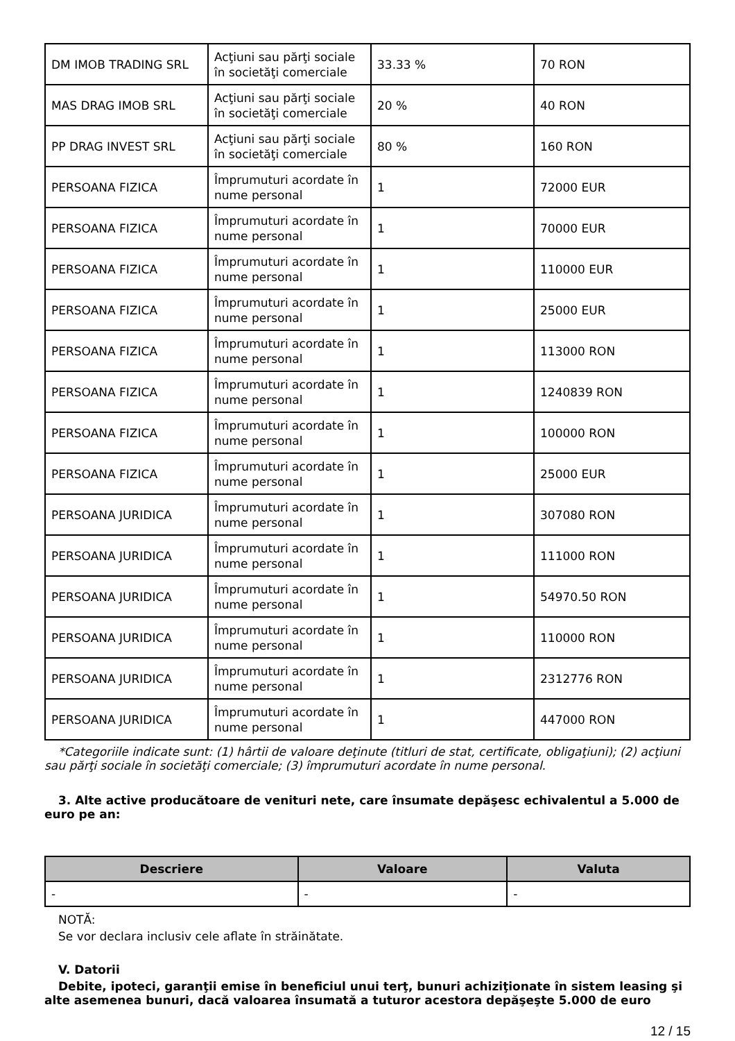| DM IMOB TRADING SRL | Acţiuni sau părţi sociale în societăţi comerciale | 33.33 % | 70 RON |
| MAS DRAG IMOB SRL | Acţiuni sau părţi sociale în societăţi comerciale | 20 % | 40 RON |
| PP DRAG INVEST SRL | Acţiuni sau părţi sociale în societăţi comerciale | 80 % | 160 RON |
| PERSOANA FIZICA | Împrumuturi acordate în nume personal | 1 | 72000 EUR |
| PERSOANA FIZICA | Împrumuturi acordate în nume personal | 1 | 70000 EUR |
| PERSOANA FIZICA | Împrumuturi acordate în nume personal | 1 | 110000 EUR |
| PERSOANA FIZICA | Împrumuturi acordate în nume personal | 1 | 25000 EUR |
| PERSOANA FIZICA | Împrumuturi acordate în nume personal | 1 | 113000 RON |
| PERSOANA FIZICA | Împrumuturi acordate în nume personal | 1 | 1240839 RON |
| PERSOANA FIZICA | Împrumuturi acordate în nume personal | 1 | 100000 RON |
| PERSOANA FIZICA | Împrumuturi acordate în nume personal | 1 | 25000 EUR |
| PERSOANA JURIDICA | Împrumuturi acordate în nume personal | 1 | 307080 RON |
| PERSOANA JURIDICA | Împrumuturi acordate în nume personal | 1 | 111000 RON |
| PERSOANA JURIDICA | Împrumuturi acordate în nume personal | 1 | 54970.50 RON |
| PERSOANA JURIDICA | Împrumuturi acordate în nume personal | 1 | 110000 RON |
| PERSOANA JURIDICA | Împrumuturi acordate în nume personal | 1 | 2312776 RON |
| PERSOANA JURIDICA | Împrumuturi acordate în nume personal | 1 | 447000 RON |
*Categoriile indicate sunt: (1) hârtii de valoare deţinute (titluri de stat, certificate, obligaţiuni); (2) acţiuni sau părţi sociale în societăţi comerciale; (3) împrumuturi acordate în nume personal.
3. Alte active producătoare de venituri nete, care însumate depăşesc echivalentul a 5.000 de euro pe an:
| Descriere | Valoare | Valuta |
| --- | --- | --- |
| - | - | - |
NOTĂ:
Se vor declara inclusiv cele aflate în străinătate.
V. Datorii
Debite, ipoteci, garanţii emise în beneficiul unui terţ, bunuri achiziţionate în sistem leasing şi alte asemenea bunuri, dacă valoarea însumată a tuturor acestora depăşeşte 5.000 de euro
12 / 15